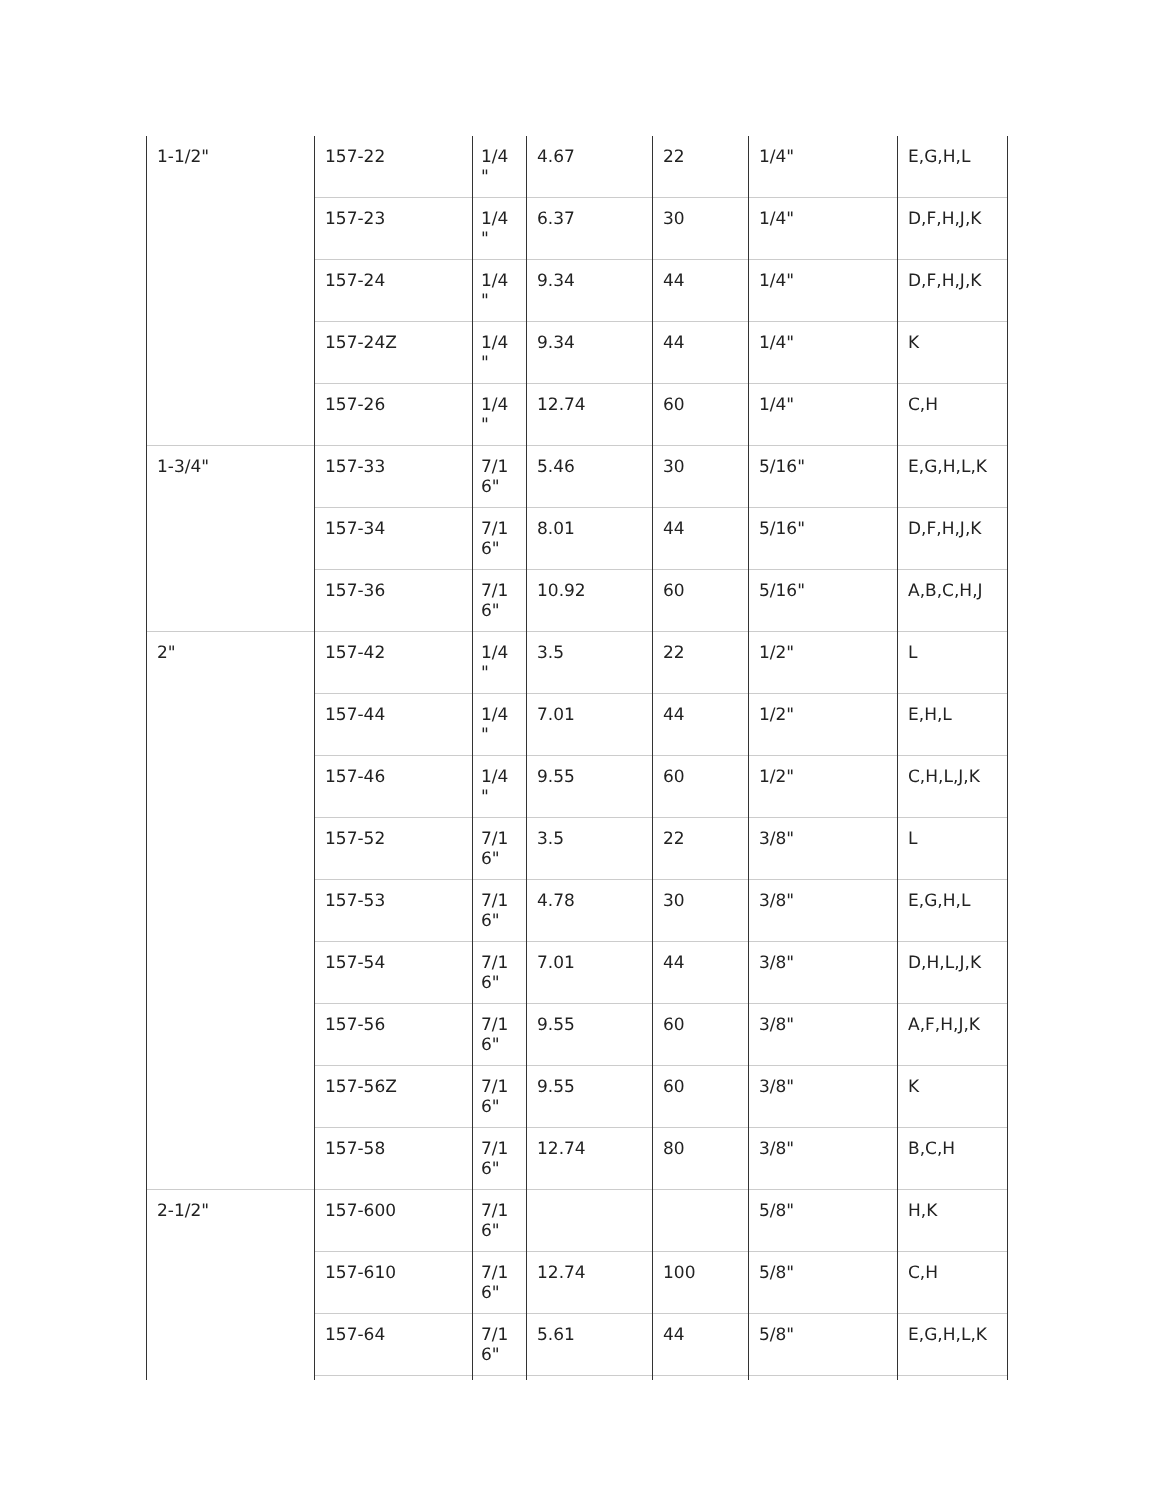| 1-1/2" | 157-22 | 1/4 " | 4.67 | 22 | 1/4" | E,G,H,L |
| | 157-23 | 1/4 " | 6.37 | 30 | 1/4" | D,F,H,J,K |
| | 157-24 | 1/4 " | 9.34 | 44 | 1/4" | D,F,H,J,K |
| | 157-24Z | 1/4 " | 9.34 | 44 | 1/4" | K |
| | 157-26 | 1/4 " | 12.74 | 60 | 1/4" | C,H |
| 1-3/4" | 157-33 | 7/16" | 5.46 | 30 | 5/16" | E,G,H,L,K |
| | 157-34 | 7/16" | 8.01 | 44 | 5/16" | D,F,H,J,K |
| | 157-36 | 7/16" | 10.92 | 60 | 5/16" | A,B,C,H,J |
| 2" | 157-42 | 1/4 " | 3.5 | 22 | 1/2" | L |
| | 157-44 | 1/4 " | 7.01 | 44 | 1/2" | E,H,L |
| | 157-46 | 1/4 " | 9.55 | 60 | 1/2" | C,H,L,J,K |
| | 157-52 | 7/16" | 3.5 | 22 | 3/8" | L |
| | 157-53 | 7/16" | 4.78 | 30 | 3/8" | E,G,H,L |
| | 157-54 | 7/16" | 7.01 | 44 | 3/8" | D,H,L,J,K |
| | 157-56 | 7/16" | 9.55 | 60 | 3/8" | A,F,H,J,K |
| | 157-56Z | 7/16" | 9.55 | 60 | 3/8" | K |
| | 157-58 | 7/16" | 12.74 | 80 | 3/8" | B,C,H |
| 2-1/2" | 157-600 | 7/16" | | | 5/8" | H,K |
| | 157-610 | 7/16" | 12.74 | 100 | 5/8" | C,H |
| | 157-64 | 7/16" | 5.61 | 44 | 5/8" | E,G,H,L,K |